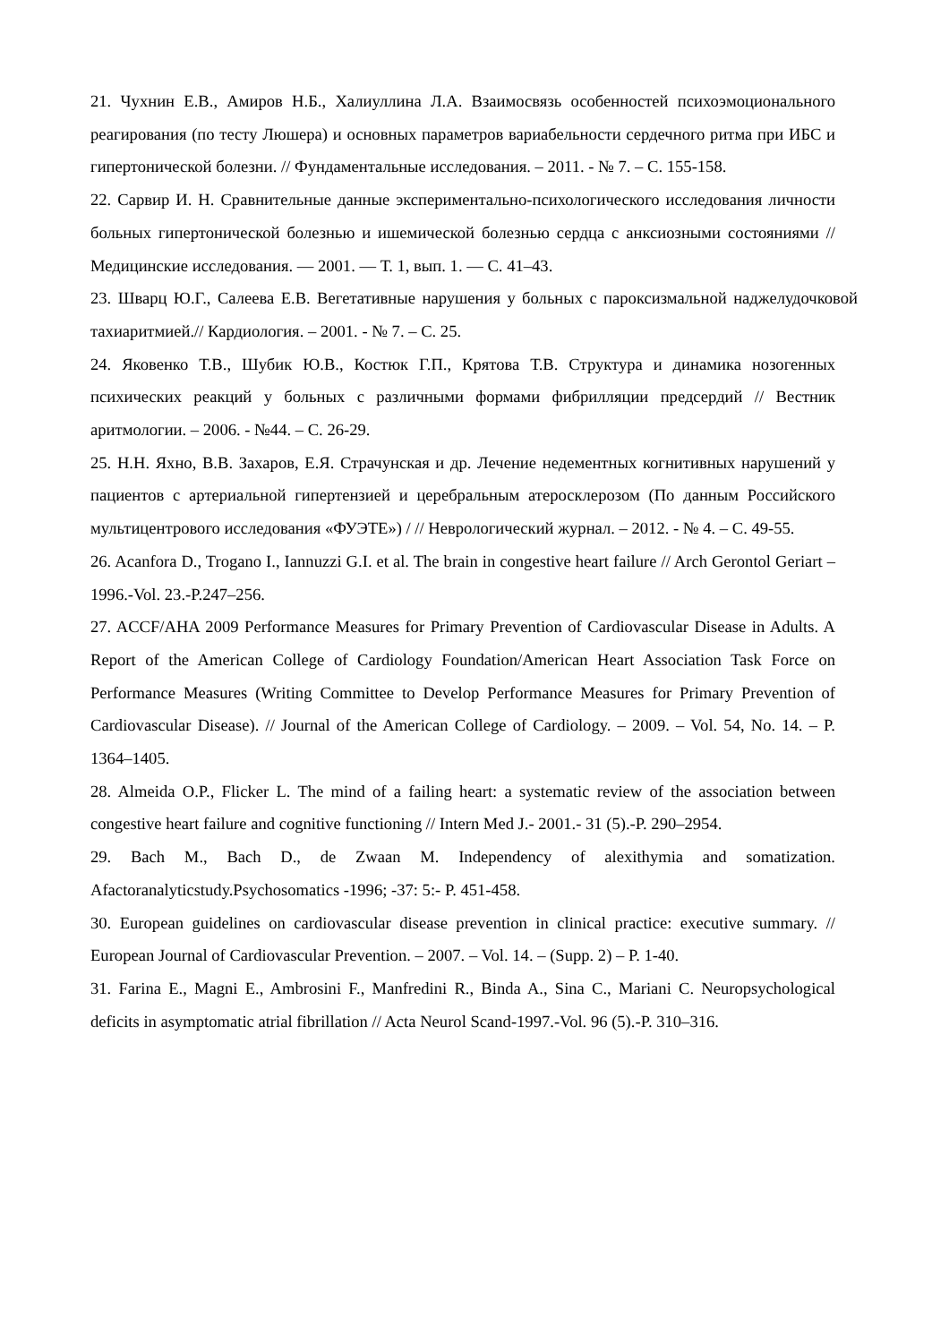21. Чухнин Е.В., Амиров Н.Б., Халиуллина Л.А. Взаимосвязь особенностей психоэмоционального реагирования (по тесту Люшера) и основных параметров вариабельности сердечного ритма при ИБС и гипертонической болезни. // Фундаментальные исследования. – 2011. - № 7. – С. 155-158.
22. Сарвир И. Н. Сравнительные данные экспериментально-психологического исследования личности больных гипертонической болезнью и ишемической болезнью сердца с анксиозными состояниями // Медицинские исследования. — 2001. — Т. 1, вып. 1. — С. 41–43.
23. Шварц Ю.Г., Салеева Е.В. Вегетативные нарушения у больных с пароксизмальной наджелудочковой тахиаритмией.// Кардиология. – 2001. - № 7. – С. 25.
24. Яковенко Т.В., Шубик Ю.В., Костюк Г.П., Крятова Т.В. Структура и динамика нозогенных психических реакций у больных с различными формами фибрилляции предсердий // Вестник аритмологии. – 2006. - №44. – С. 26-29.
25. Н.Н. Яхно, В.В. Захаров, Е.Я. Страчунская и др. Лечение недементных когнитивных нарушений у пациентов с артериальной гипертензией и церебральным атеросклерозом (По данным Российского мультицентрового исследования «ФУЭТЕ») / // Неврологический журнал. – 2012. - № 4. – С. 49-55.
26. Acanfora D., Trogano I., Iannuzzi G.I. et al. The brain in congestive heart failure // Arch Gerontol Geriart – 1996.-Vol. 23.-P.247–256.
27. ACCF/AHA 2009 Performance Measures for Primary Prevention of Cardiovascular Disease in Adults. A Report of the American College of Cardiology Foundation/American Heart Association Task Force on Performance Measures (Writing Committee to Develop Performance Measures for Primary Prevention of Cardiovascular Disease). // Journal of the American College of Cardiology. – 2009. – Vol. 54, No. 14. – P. 1364–1405.
28. Almeida O.P., Flicker L. The mind of a failing heart: a systematic review of the association between congestive heart failure and cognitive functioning // Intern Med J.- 2001.- 31 (5).-P. 290–2954.
29. Bach M., Bach D., de Zwaan M. Independency of alexithymia and somatization. Afactoranalyticstudy.Psychosomatics -1996; -37: 5:- P. 451-458.
30. European guidelines on cardiovascular disease prevention in clinical practice: executive summary. // European Journal of Cardiovascular Prevention. – 2007. – Vol. 14. – (Supp. 2) – P. 1-40.
31. Farina E., Magni E., Ambrosini F., Manfredini R., Binda A., Sina C., Mariani C. Neuropsychological deficits in asymptomatic atrial fibrillation // Acta Neurol Scand-1997.-Vol. 96 (5).-P. 310–316.